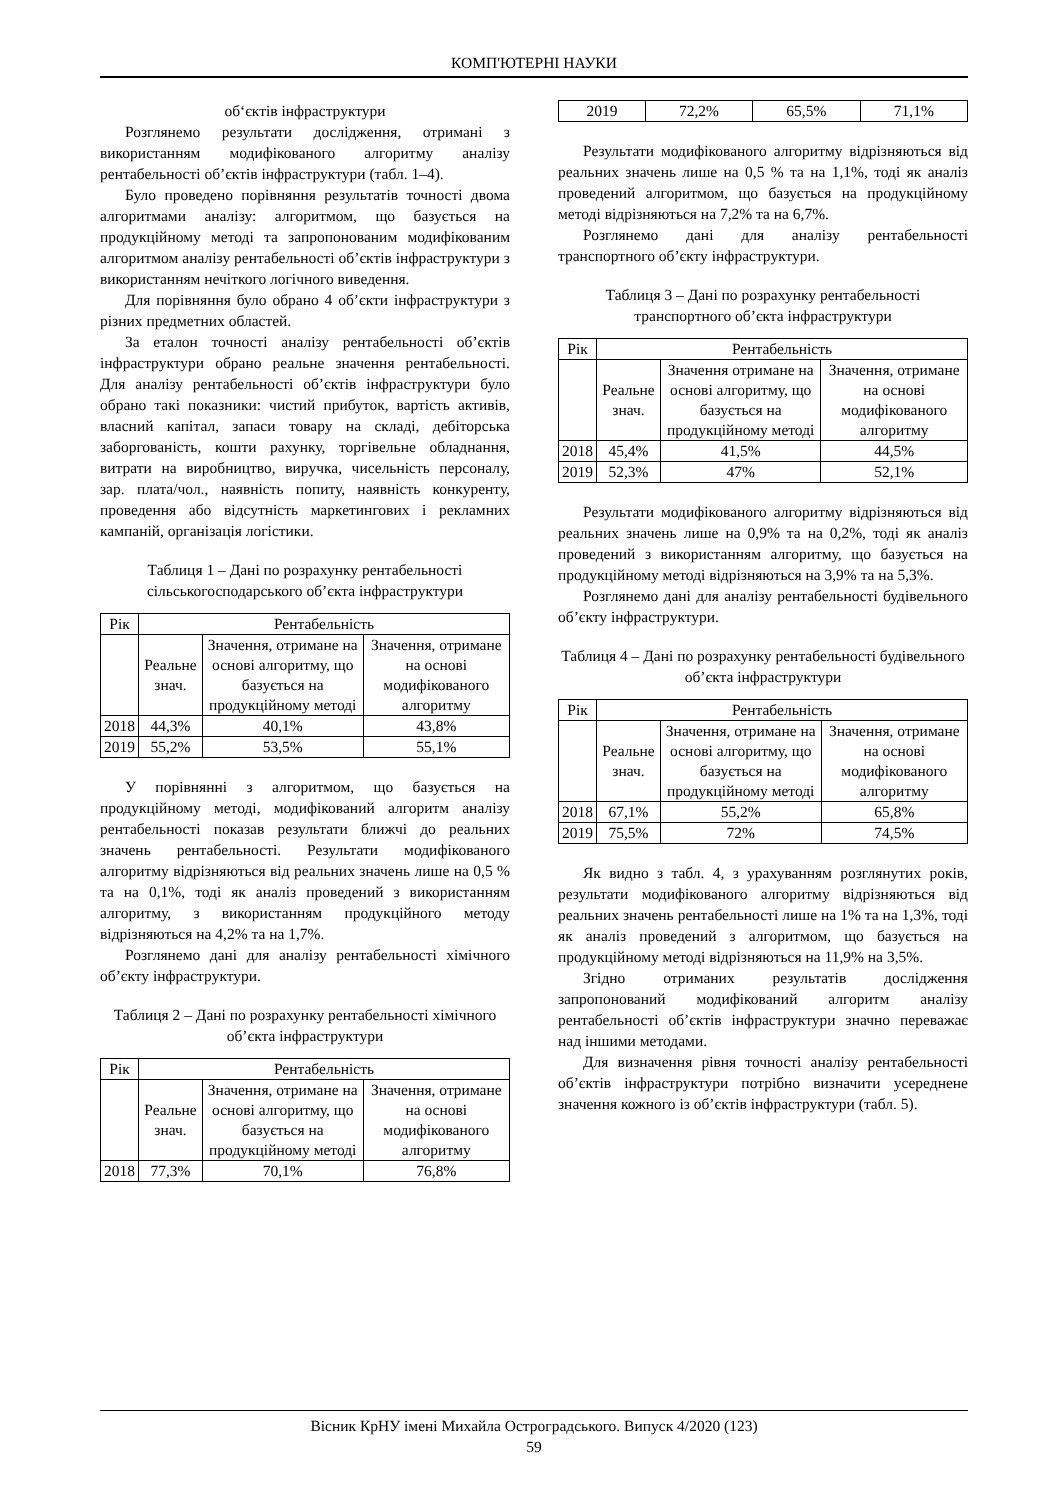КОМП'ЮТЕРНІ НАУКИ
об‘єктів інфраструктури
Розглянемо результати дослідження, отримані з використанням модифікованого алгоритму аналізу рентабельності об’єктів інфраструктури (табл. 1–4).
Було проведено порівняння результатів точності двома алгоритмами аналізу: алгоритмом, що базується на продукційному методі та запропонованим модифікованим алгоритмом аналізу рентабельності об’єктів інфраструктури з використанням нечіткого логічного виведення.
Для порівняння було обрано 4 об’єкти інфраструктури з різних предметних областей.
За еталон точності аналізу рентабельності об’єктів інфраструктури обрано реальне значення рентабельності. Для аналізу рентабельності об’єктів інфраструктури було обрано такі показники: чистий прибуток, вартість активів, власний капітал, запаси товару на складі, дебіторська заборгованість, кошти рахунку, торгівельне обладнання, витрати на виробництво, виручка, чисельність персоналу, зар. плата/чол., наявність попиту, наявність конкуренту, проведення або відсутність маркетингових і рекламних кампаній, організація логістики.
Таблиця 1 – Дані по розрахунку рентабельності сільськогосподарського об’єкта інфраструктури
| Рік | Рентабельність | | |
| --- | --- | --- | --- |
| | Реальне знач. | Значення, отримане на основі алгоритму, що базується на продукційному методі | Значення, отримане на основі модифікованого алгоритму |
| 2018 | 44,3% | 40,1% | 43,8% |
| 2019 | 55,2% | 53,5% | 55,1% |
У порівнянні з алгоритмом, що базується на продукційному методі, модифікований алгоритм аналізу рентабельності показав результати ближчі до реальних значень рентабельності. Результати модифікованого алгоритму відрізняються від реальних значень лише на 0,5 % та на 0,1%, тоді як аналіз проведений з використанням алгоритму, з використанням продукційного методу відрізняються на 4,2% та на 1,7%.
Розглянемо дані для аналізу рентабельності хімічного об’єкту інфраструктури.
Таблиця 2 – Дані по розрахунку рентабельності хімічного об’єкта інфраструктури
| Рік | Рентабельність | | |
| --- | --- | --- | --- |
| | Реальне знач. | Значення, отримане на основі алгоритму, що базується на продукційному методі | Значення, отримане на основі модифікованого алгоритму |
| 2018 | 77,3% | 70,1% | 76,8% |
| 2019 | 72,2% | 65,5% | 71,1% |
Результати модифікованого алгоритму відрізняються від реальних значень лише на 0,5 % та на 1,1%, тоді як аналіз проведений алгоритмом, що базується на продукційному методі відрізняються на 7,2% та на 6,7%.
Розглянемо дані для аналізу рентабельності транспортного об’єкту інфраструктури.
Таблиця 3 – Дані по розрахунку рентабельності транспортного об’єкта інфраструктури
| Рік | Рентабельність | | |
| --- | --- | --- | --- |
| | Реальне знач. | Значення отримане на основі алгоритму, що базується на продукційному методі | Значення, отримане на основі модифікованого алгоритму |
| 2018 | 45,4% | 41,5% | 44,5% |
| 2019 | 52,3% | 47% | 52,1% |
Результати модифікованого алгоритму відрізняються від реальних значень лише на 0,9% та на 0,2%, тоді як аналіз проведений з використанням алгоритму, що базується на продукційному методі відрізняються на 3,9% та на 5,3%.
Розглянемо дані для аналізу рентабельності будівельного об’єкту інфраструктури.
Таблиця 4 – Дані по розрахунку рентабельності будівельного об’єкта інфраструктури
| Рік | Рентабельність | | |
| --- | --- | --- | --- |
| | Реальне знач. | Значення, отримане на основі алгоритму, що базується на продукційному методі | Значення, отримане на основі модифікованого алгоритму |
| 2018 | 67,1% | 55,2% | 65,8% |
| 2019 | 75,5% | 72% | 74,5% |
Як видно з табл. 4, з урахуванням розглянутих років, результати модифікованого алгоритму відрізняються від реальних значень рентабельності лише на 1% та на 1,3%, тоді як аналіз проведений з алгоритмом, що базується на продукційному методі відрізняються на 11,9% на 3,5%.
Згідно отриманих результатів дослідження запропонований модифікований алгоритм аналізу рентабельності об’єктів інфраструктури значно переважає над іншими методами.
Для визначення рівня точності аналізу рентабельності об’єктів інфраструктури потрібно визначити усереднене значення кожного із об’єктів інфраструктури (табл. 5).
Вісник КрНУ імені Михайла Остроградського. Випуск 4/2020 (123)
59